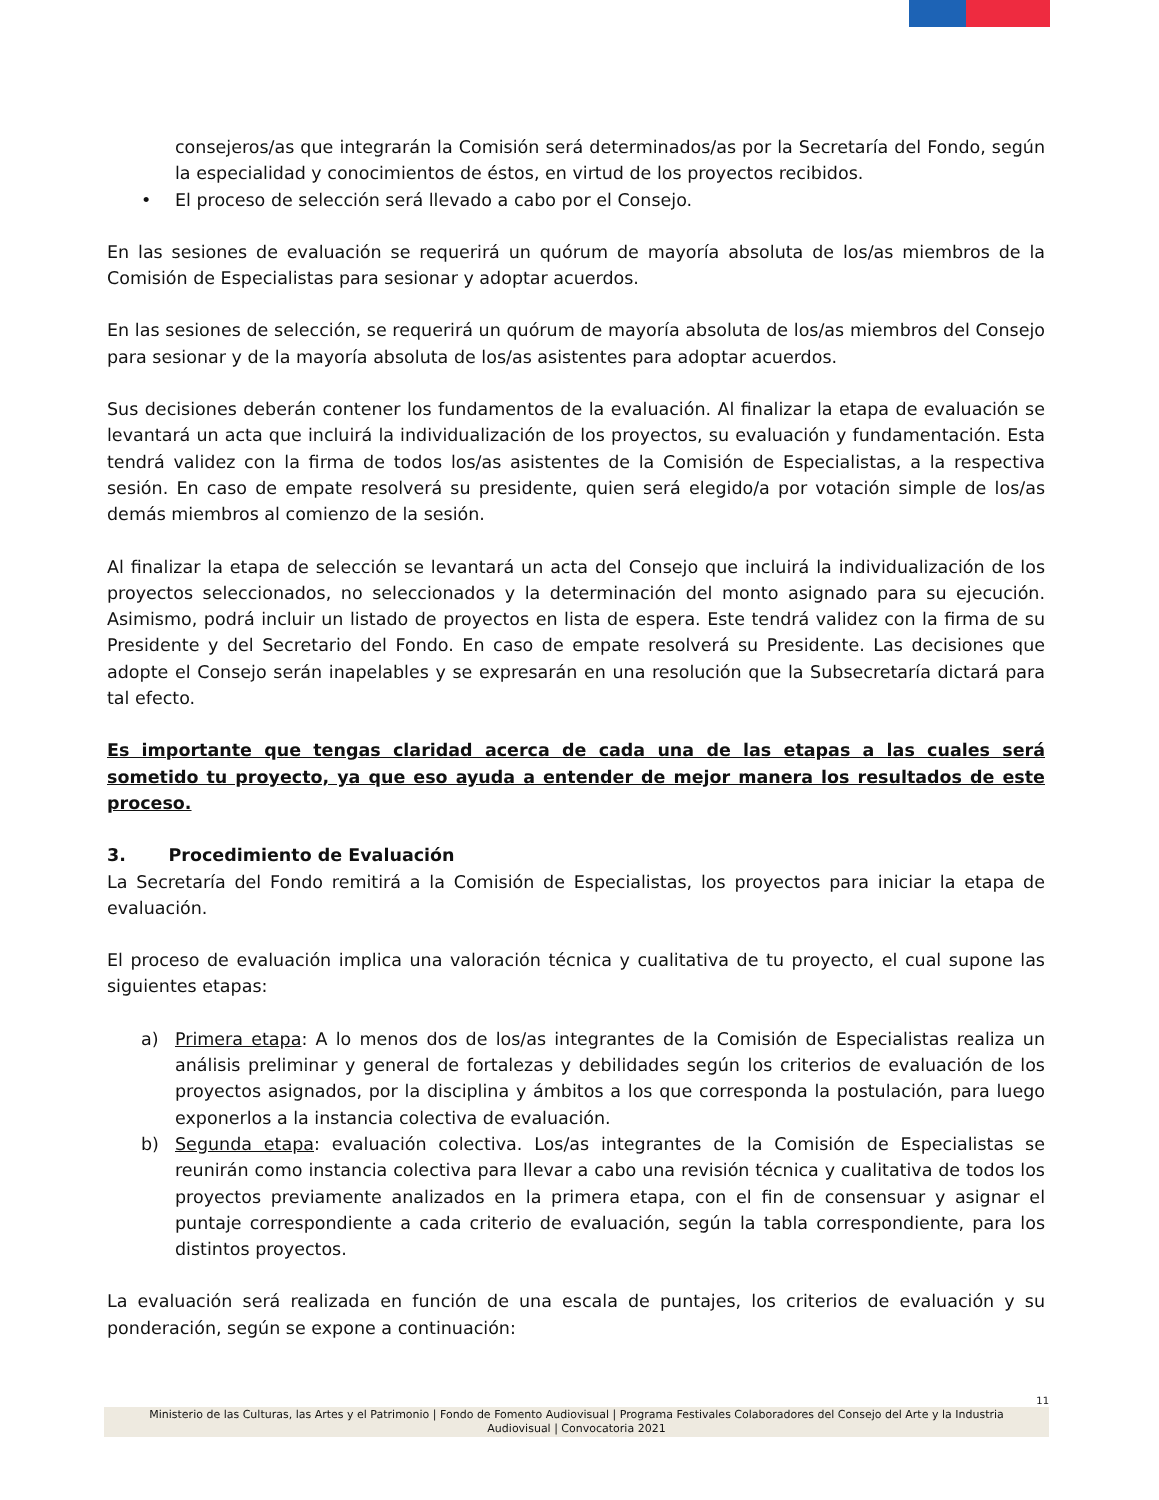consejeros/as que integrarán la Comisión será determinados/as por la Secretaría del Fondo, según la especialidad y conocimientos de éstos, en virtud de los proyectos recibidos.
• El proceso de selección será llevado a cabo por el Consejo.
En las sesiones de evaluación se requerirá un quórum de mayoría absoluta de los/as miembros de la Comisión de Especialistas para sesionar y adoptar acuerdos.
En las sesiones de selección, se requerirá un quórum de mayoría absoluta de los/as miembros del Consejo para sesionar y de la mayoría absoluta de los/as asistentes para adoptar acuerdos.
Sus decisiones deberán contener los fundamentos de la evaluación. Al finalizar la etapa de evaluación se levantará un acta que incluirá la individualización de los proyectos, su evaluación y fundamentación. Esta tendrá validez con la firma de todos los/as asistentes de la Comisión de Especialistas, a la respectiva sesión. En caso de empate resolverá su presidente, quien será elegido/a por votación simple de los/as demás miembros al comienzo de la sesión.
Al finalizar la etapa de selección se levantará un acta del Consejo que incluirá la individualización de los proyectos seleccionados, no seleccionados y la determinación del monto asignado para su ejecución. Asimismo, podrá incluir un listado de proyectos en lista de espera. Este tendrá validez con la firma de su Presidente y del Secretario del Fondo. En caso de empate resolverá su Presidente. Las decisiones que adopte el Consejo serán inapelables y se expresarán en una resolución que la Subsecretaría dictará para tal efecto.
Es importante que tengas claridad acerca de cada una de las etapas a las cuales será sometido tu proyecto, ya que eso ayuda a entender de mejor manera los resultados de este proceso.
3. Procedimiento de Evaluación
La Secretaría del Fondo remitirá a la Comisión de Especialistas, los proyectos para iniciar la etapa de evaluación.
El proceso de evaluación implica una valoración técnica y cualitativa de tu proyecto, el cual supone las siguientes etapas:
a) Primera etapa: A lo menos dos de los/as integrantes de la Comisión de Especialistas realiza un análisis preliminar y general de fortalezas y debilidades según los criterios de evaluación de los proyectos asignados, por la disciplina y ámbitos a los que corresponda la postulación, para luego exponerlos a la instancia colectiva de evaluación.
b) Segunda etapa: evaluación colectiva. Los/as integrantes de la Comisión de Especialistas se reunirán como instancia colectiva para llevar a cabo una revisión técnica y cualitativa de todos los proyectos previamente analizados en la primera etapa, con el fin de consensuar y asignar el puntaje correspondiente a cada criterio de evaluación, según la tabla correspondiente, para los distintos proyectos.
La evaluación será realizada en función de una escala de puntajes, los criterios de evaluación y su ponderación, según se expone a continuación:
11
Ministerio de las Culturas, las Artes y el Patrimonio | Fondo de Fomento Audiovisual | Programa Festivales Colaboradores del Consejo del Arte y la Industria Audiovisual | Convocatoria 2021